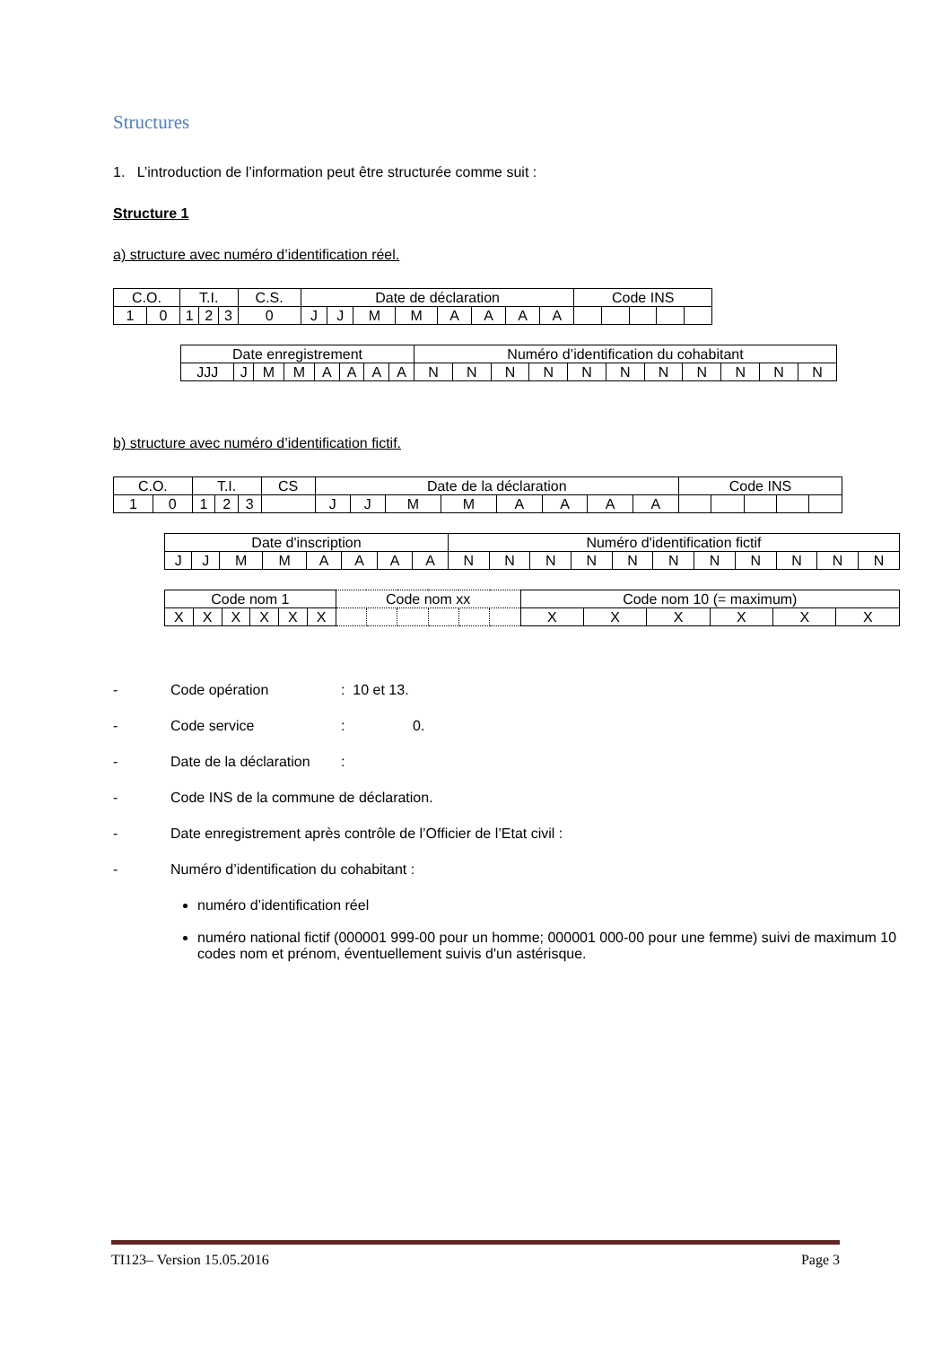Structures
1. L’introduction de l’information peut être structurée comme suit :
Structure 1
a) structure avec numéro d’identification réel.
| C.O. | | T.I. | | | C.S. | Date de déclaration | | | | | | | | Code INS | | | | |
| 1 | 0 | 1 | 2 | 3 | 0 | J | J | M | M | A | A | A | A | | | | | |
| Date enregistrement | | | | | | | | Numéro d’identification du cohabitant | | | | | | | | | | |
| JJJ | J | M | M | A | A | A | A | N | N | N | N | N | N | N | N | N | N | N |
b) structure avec numéro d’identification fictif.
| C.O. | | T.I. | | | CS | Date de la déclaration | | | | | | | | Code INS | | | | |
| 1 | 0 | 1 | 2 | 3 | | J | J | M | M | A | A | A | A | | | | | |
| Date d'inscription | | | | | | | | Numéro d'identification fictif | | | | | | | | | | |
| J | J | M | M | A | A | A | A | N | N | N | N | N | N | N | N | N | N | N |
| Code nom 1 | | | | | | Code nom xx | | | | | | Code nom 10 (= maximum) | | | | | |
| X | X | X | X | X | X | | | | | | | X | X | X | X | X | X |
- Code opération: 10 et 13.
- Code service: 0.
- Date de la déclaration:
- Code INS de la commune de déclaration.
- Date enregistrement après contrôle de l’Officier de l’Etat civil :
- Numéro d’identification du cohabitant :
numéro d’identification réel
numéro national fictif (000001 999-00 pour un homme; 000001 000-00 pour une femme) suivi de maximum 10 codes nom et prénom, éventuellement suivis d'un astérisque.
TI123– Version 15.05.2016 Page 3